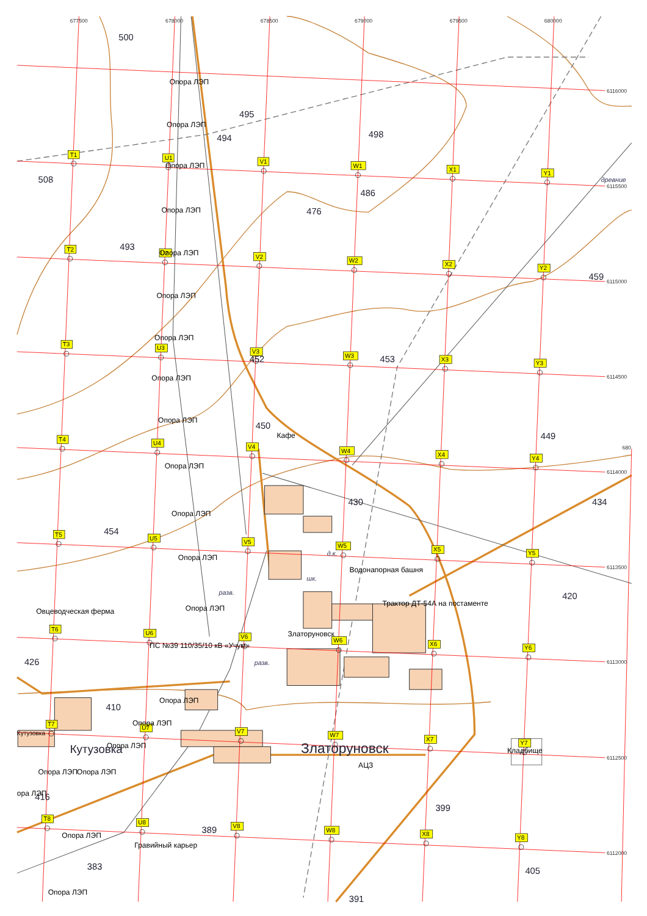677500
678000
678500
679000
679500
680000
6116000
6115500
6115000
6114500
680
6114000
6113500
6113000
6112500
6112000
T1
U1
V1
W1
X1
Y1
T2
U2
V2
W2
X2
Y2
T3
U3
V3
W3
X3
Y3
T4
U4
V4
W4
X4
Y4
T5
U5
V5
W5
X5
Y5
T6
U6
V6
W6
X6
Y6
T7
U7
V7
W7
X7
Y7
T8
U8
V8
W8
X8
Y8
500
495
494
498
508
486
476
493
459
453
452
450
449
430
434
454
420
426
410
416
399
389
383
405
391
Опора ЛЭП
Опора ЛЭП
Опора ЛЭП
Опора ЛЭП
Опора ЛЭП
Опора ЛЭП
Опора ЛЭП
Опора ЛЭП
Опора ЛЭП
Кафе
Опора ЛЭП
Опора ЛЭП
Опора ЛЭП
Водонапорная башня
Трактор ДТ-54А на постаменте
Опора ЛЭП
Овцеводческая ферма
Златоруновск
ПС №39 110/35/10 кВ «Учум»
Опора ЛЭП
Опора ЛЭП
Кутузовка
Опора ЛЭП
Кладбище
Опора ЛЭП
Опора ЛЭП
ора ЛЭП
Опора ЛЭП
Гравийный карьер
Опора ЛЭП
АЦЗ
древние
д.к.
шк.
разв.
разв.
Кутузовка
Златоруновск